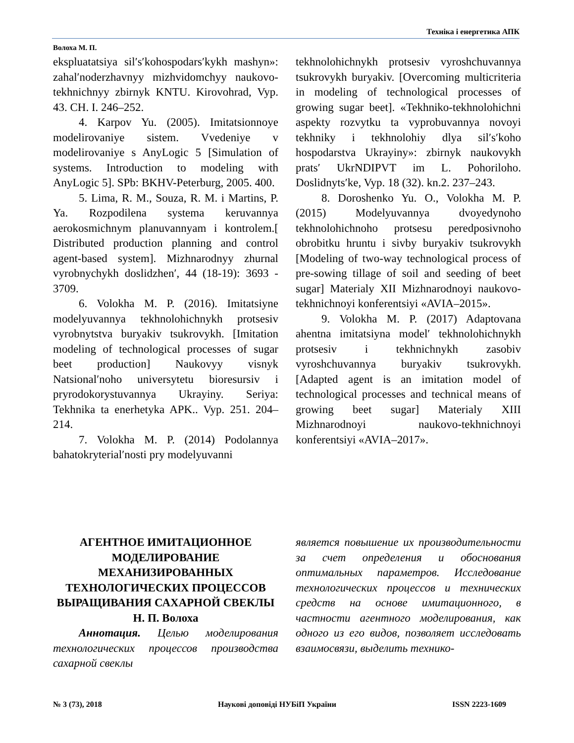Техніка і енергетика АПК
Волоха М. П.
ekspluatatsiya sil′s′kohospodars′kykh mashyn»: zahal′noderzhavnyy mizhvidomchyy naukovo-tekhnichnyy zbirnyk KNTU. Kirovohrad, Vyp. 43. CH. I. 246–252.
4. Karpov Yu. (2005). Imitatsionnoye modelirovaniye sistem. Vvedeniye v modelirovaniye s AnyLogic 5 [Simulation of systems. Introduction to modeling with AnyLogic 5]. SPb: BKHV-Peterburg, 2005. 400.
5. Lima, R. M., Souza, R. M. i Martins, P. Ya. Rozpodilena systema keruvannya aerokosmichnym planuvannyam i kontrolem.[ Distributed production planning and control agent-based system]. Mizhnarodnyy zhurnal vyrobnychykh doslidzhen′, 44 (18-19): 3693 - 3709.
6. Volokha M. P. (2016). Imitatsiyne modelyuvannya tekhnolohichnykh protsesiv vyrobnytstva buryakiv tsukrovykh. [Imitation modeling of technological processes of sugar beet production] Naukovyy visnyk Natsional′noho universytetu bioresursiv i pryrodokorystuvannya Ukrayiny. Seriya: Tekhnika ta enerhetyka APK.. Vyp. 251. 204–214.
7. Volokha M. P. (2014) Podolannya bahatokryterial′nosti pry modelyuvanni
tekhnolohichnykh protsesiv vyroshchuvannya tsukrovykh buryakiv. [Overcoming multicriteria in modeling of technological processes of growing sugar beet]. «Tekhniko-tekhnolohichni aspekty rozvytku ta vyprobuvannya novoyi tekhniky i tekhnolohiy dlya sil′s′koho hospodarstva Ukrayiny»: zbirnyk naukovykh prats′ UkrNDIPVT im L. Pohoriloho. Doslidnyts′ke, Vyp. 18 (32). kn.2. 237–243.
8. Doroshenko Yu. O., Volokha M. P. (2015) Modelyuvannya dvoyedynoho tekhnolohichnoho protsesu peredposivnoho obrobitku hruntu i sivby buryakiv tsukrovykh [Modeling of two-way technological process of pre-sowing tillage of soil and seeding of beet sugar] Materialy XII Mizhnarodnoyi naukovo-tekhnichnoyi konferentsiyi «AVIA–2015».
9. Volokha M. P. (2017) Adaptovana ahentna imitatsiyna model′ tekhnolohichnykh protsesiv i tekhnichnykh zasobiv vyroshchuvannya buryakiv tsukrovykh. [Adapted agent is an imitation model of technological processes and technical means of growing beet sugar] Materialy XIII Mizhnarodnoyi naukovo-tekhnichnoyi konferentsiyi «AVIA–2017».
АГЕНТНОЕ ИМИТАЦИОННОЕ МОДЕЛИРОВАНИЕ МЕХАНИЗИРОВАННЫХ ТЕХНОЛОГИЧЕСКИХ ПРОЦЕССОВ ВЫРАЩИВАНИЯ САХАРНОЙ СВЕКЛЫ
Н. П. Волоха
Аннотация. Целью моделирования технологических процессов производства сахарной свеклы
является повышение их производительности за счет определения и обоснования оптимальных параметров. Исследование технологических процессов и технических средств на основе имитационного, в частности агентного моделирования, как одного из его видов, позволяет исследовать взаимосвязи, выделить технико-
№ 3 (73), 2018 Наукові доповіді НУБіП України ISSN 2223-1609